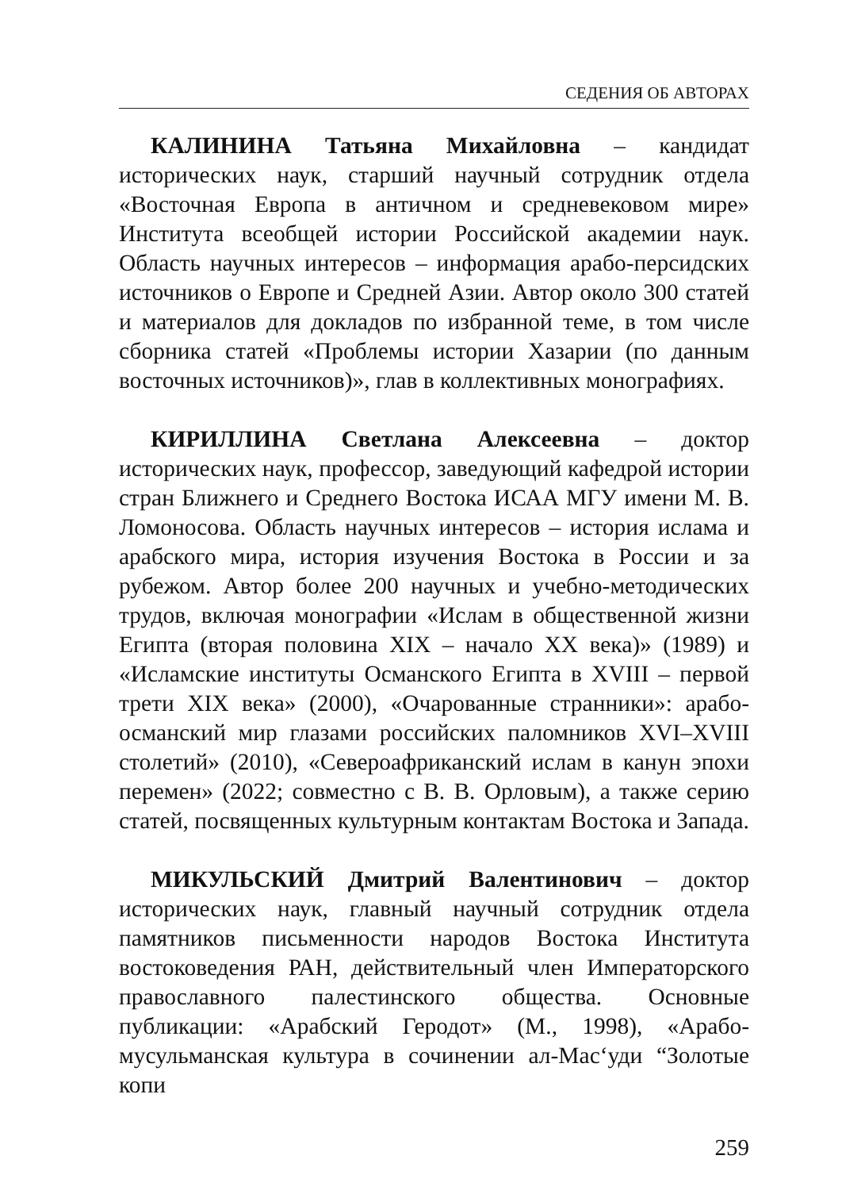СЕДЕНИЯ ОБ АВТОРАХ
КАЛИНИНА Татьяна Михайловна – кандидат исторических наук, старший научный сотрудник отдела «Восточная Европа в античном и средневековом мире» Института всеобщей истории Российской академии наук. Область научных интересов – информация арабо-персидских источников о Европе и Средней Азии. Автор около 300 статей и материалов для докладов по избранной теме, в том числе сборника статей «Проблемы истории Хазарии (по данным восточных источников)», глав в коллективных монографиях.
КИРИЛЛИНА Светлана Алексеевна – доктор исторических наук, профессор, заведующий кафедрой истории стран Ближнего и Среднего Востока ИСАА МГУ имени М. В. Ломоносова. Область научных интересов – история ислама и арабского мира, история изучения Востока в России и за рубежом. Автор более 200 научных и учебно-методических трудов, включая монографии «Ислам в общественной жизни Египта (вторая половина XIX – начало XX века)» (1989) и «Исламские институты Османского Египта в XVIII – первой трети XIX века» (2000), «Очарованные странники»: арабо-османский мир глазами российских паломников XVI–XVIII столетий» (2010), «Североафриканский ислам в канун эпохи перемен» (2022; совместно с В. В. Орловым), а также серию статей, посвященных культурным контактам Востока и Запада.
МИКУЛЬСКИЙ Дмитрий Валентинович – доктор исторических наук, главный научный сотрудник отдела памятников письменности народов Востока Института востоковедения РАН, действительный член Императорского православного палестинского общества. Основные публикации: «Арабский Геродот» (М., 1998), «Арабо-мусульманская культура в сочинении ал-Мас‘уди “Золотые копи
259